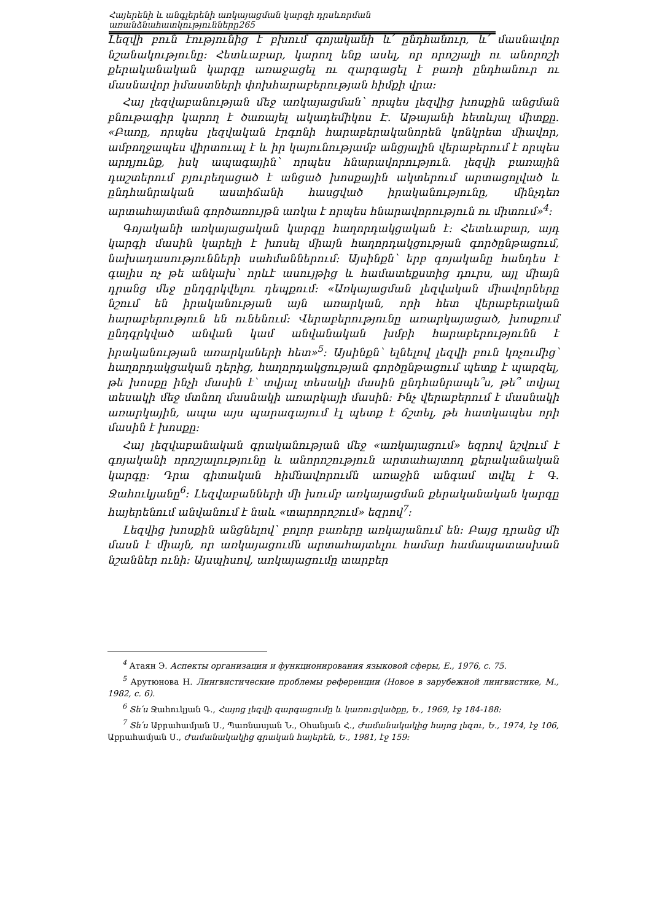Հայերենի և անգլերենի առկայացման կարգի դրսևորման առանձնահատկությունները265
Լեզվի բուն էությունից է բխում գոյականի և՛ ընդհանուր, և՛ մասնավոր նշանակությունը: Հետևաբար, կարող ենք ասել, որ որոշյալի ու անորոշի քերականական կարգը առաջացել ու զարգացել է բառի ընդհանուր ու մասնավոր իմաստների փոխհարաբերության հիմքի վրա:
Հայ լեզվաբանության մեջ առկայացման՝ որպես լեզվից խոսքին անցման բնութագիր կարող է ծառայել ակադեմիկոս Է. Աթայանի հետևյալ միտքը. «Բառը, որպես լեզվական էրգոնի հարաբերականորեն կոնկրետ միավոր, ամբողջապես վիրտուալ է և իր կայունությամբ անցյալին վերաբերում է որպես արդյունք, իսկ ապագային՝ որպես հնարավորություն. լեզվի բառային դաշտերում բյուրեղացած է անցած խոսքային ակտերում արտացոլված և ընդհանրական աստիճանի հասցված իրականությունը, մինչդեռ արտահայտման գործառույթն առկա է որպես հնարավորություն ու միտում»<sup>4</sup>:
Գոյականի առկայացական կարգը հաղորդակցական է: Հետևաբար, այդ կարգի մասին կարելի է խոսել միայն հաղորդակցության գործընթացում, նախադասությունների սահմաններում: Այսինքն՝ երբ գոյականը հանդես է գալիս ոչ թե անկախ՝ որևէ ասույթից և համատեքստից դուրս, այլ միայն դրանց մեջ ընդգրկվելու դեպքում: «Առկայացման լեզվական միավորները նշում են իրականության այն առարկան, որի հետ վերաբերական հարաբերություն են ունենում: Վերաբերությունը առարկայացած, խոսքում ընդգրկված անվան կամ անվանական խմբի հարաբերությունն է իրականության առարկաների հետ»<sup>5</sup>: Այսինքն՝ ելնելով լեզվի բուն կոչումից՝ հաղորդակցական դերից, հաղորդակցության գործընթացում պետք է պարզել, թե խոսքը ինչի մասին է՝ տվյալ տեսակի մասին ընդհանրապե՞ս, թե՞ տվյալ տեսակի մեջ մտնող մասնակի առարկայի մասին: Ինչ վերաբերում է մասնակի առարկային, ապա այս պարագայում էլ պետք է ճշտել, թե հատկապես որի մասին է խոսքը:
Հայ լեզվաբանական գրականության մեջ «առկայացում» եզրով նշվում է գոյականի որոշյալությունը և անորոշություն արտահայտող քերականական կարգը: Դրա գիտական հիմնավորումն առաջին անգամ տվել է Գ. Ջահուկյանը<sup>6</sup>: Լեզվաբանների մի խումբ առկայացման քերականական կարգը հայերենում անվանում է նաև «տարորոշում» եզրով<sup>7</sup>:
Լեզվից խոսքին անցնելով՝ բոլոր բառերը առկայանում են: Բայց դրանց մի մասն է միայն, որ առկայացումն արտահայտելու համար համապատասխան նշաններ ունի: Այսպիսով, առկայացումը տարբեր
<sup>4</sup> Атаян Э. Аспекты организации и функционирования языковой сферы, Е., 1976, с. 75.
<sup>5</sup> Арутюнова Н. Лингвистические проблемы референции (Новое в зарубежной лингвистике, М., 1982, с. 6).
<sup>6</sup> Տե՛ս Ջահուկյան Գ., Հայոց լեզվի զարգացումը և կառուցվածքը, Ե., 1969, էջ 184-188:
<sup>7</sup> Տե՛ս Աբրահամյան Ս., Պառնասյան Ն., Օհանյան Հ., Ժամանակակից հայոց լեզու, Ե., 1974, էջ 106, Աբրահամյան Ս., Ժամանակակից գրական հայերեն, Ե., 1981, էջ 159: